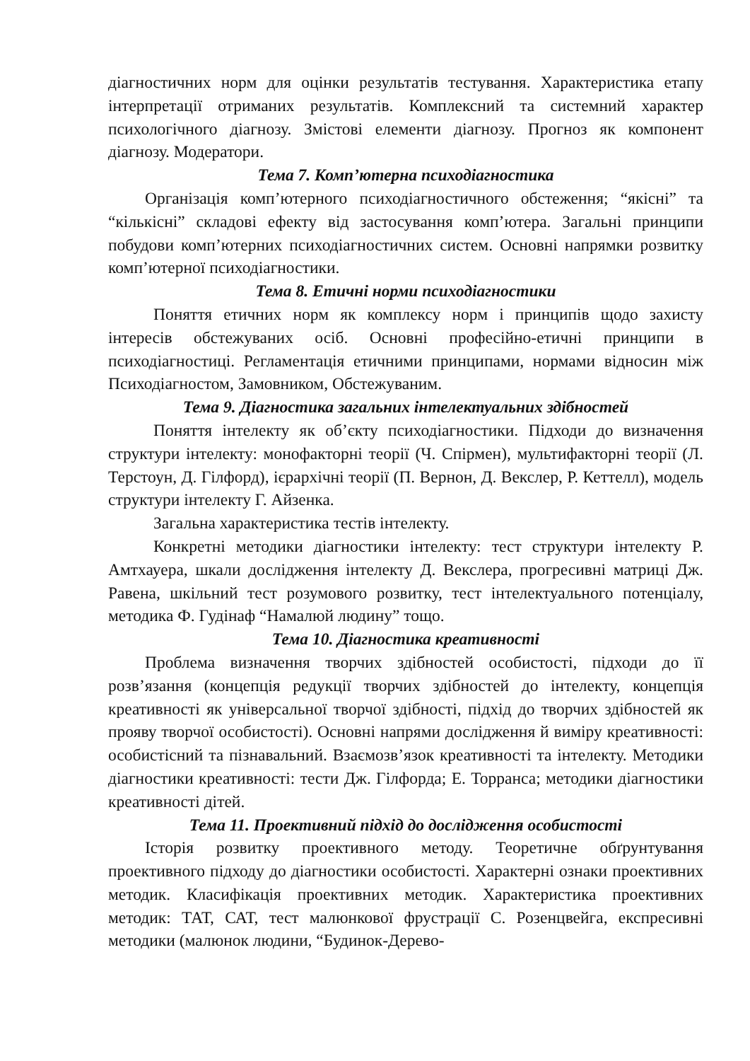діагностичних норм для оцінки результатів тестування. Характеристика етапу інтерпретації отриманих результатів. Комплексний та системний характер психологічного діагнозу. Змістові елементи діагнозу. Прогноз як компонент діагнозу. Модератори.
Тема 7. Комп’ютерна психодіагностика
Організація комп’ютерного психодіагностичного обстеження; “якісні” та “кількісні” складові ефекту від застосування комп’ютера. Загальні принципи побудови комп’ютерних психодіагностичних систем. Основні напрямки розвитку комп’ютерної психодіагностики.
Тема 8. Етичні норми психодіагностики
Поняття етичних норм як комплексу норм і принципів щодо захисту інтересів обстежуваних осіб. Основні професійно-етичні принципи в психодіагностиці. Регламентація етичними принципами, нормами відносин між Психодіагностом, Замовником, Обстежуваним.
Тема 9. Діагностика загальних інтелектуальних здібностей
Поняття інтелекту як об’єкту психодіагностики. Підходи до визначення структури інтелекту: монофакторні теорії (Ч. Спірмен), мультифакторні теорії (Л. Терстоун, Д. Гілфорд), ієрархічні теорії (П. Вернон, Д. Векслер, Р. Кеттелл), модель структури інтелекту Г. Айзенка.
Загальна характеристика тестів інтелекту.
Конкретні методики діагностики інтелекту: тест структури інтелекту Р. Амтхауера, шкали дослідження інтелекту Д. Векслера, прогресивні матриці Дж. Равена, шкільний тест розумового розвитку, тест інтелектуального потенціалу, методика Ф. Гудінаф “Намалюй людину” тощо.
Тема 10. Діагностика креативності
Проблема визначення творчих здібностей особистості, підходи до її розв’язання (концепція редукції творчих здібностей до інтелекту, концепція креативності як універсальної творчої здібності, підхід до творчих здібностей як прояву творчої особистості). Основні напрями дослідження й виміру креативності: особистісний та пізнавальний. Взаємозв’язок креативності та інтелекту. Методики діагностики креативності: тести Дж. Гілфорда; Е. Торранса; методики діагностики креативності дітей.
Тема 11. Проективний підхід до дослідження особистості
Історія розвитку проективного методу. Теоретичне обґрунтування проективного підходу до діагностики особистості. Характерні ознаки проективних методик. Класифікація проективних методик. Характеристика проективних методик: ТАТ, САТ, тест малюнкової фрустрації С. Розенцвейга, експресивні методики (малюнок людини, “Будинок-Дерево-